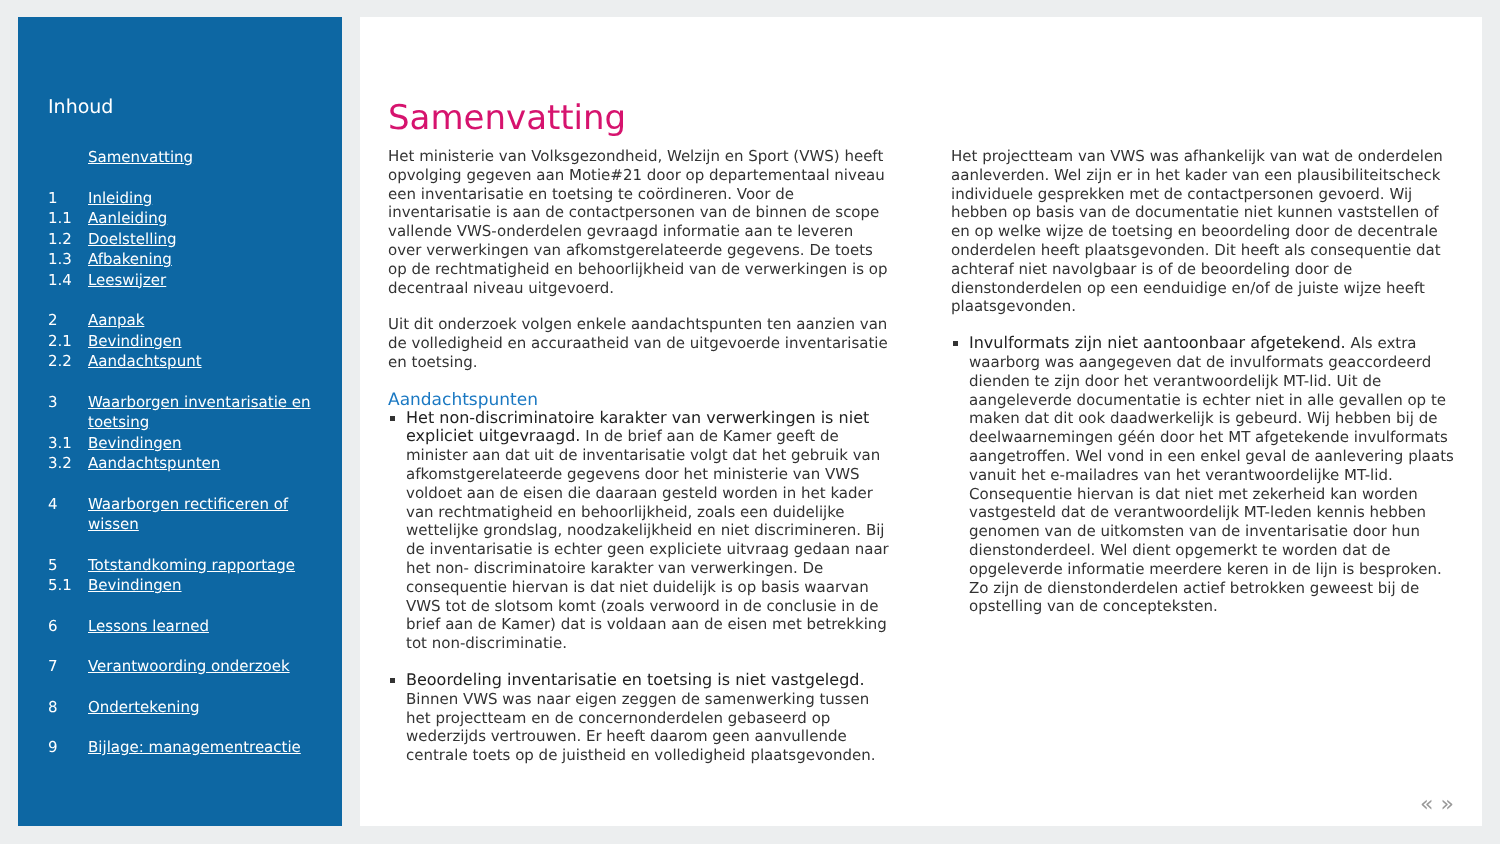Inhoud
Samenvatting
1 Inleiding
1.1 Aanleiding
1.2 Doelstelling
1.3 Afbakening
1.4 Leeswijzer
2 Aanpak
2.1 Bevindingen
2.2 Aandachtspunt
3 Waarborgen inventarisatie en toetsing
3.1 Bevindingen
3.2 Aandachtspunten
4 Waarborgen rectificeren of wissen
5 Totstandkoming rapportage
5.1 Bevindingen
6 Lessons learned
7 Verantwoording onderzoek
8 Ondertekening
9 Bijlage: managementreactie
Samenvatting
Het ministerie van Volksgezondheid, Welzijn en Sport (VWS) heeft opvolging gegeven aan Motie#21 door op departementaal niveau een inventarisatie en toetsing te coördineren. Voor de inventarisatie is aan de contactpersonen van de binnen de scope vallende VWS-onderdelen gevraagd informatie aan te leveren over verwerkingen van afkomstgerelateerde gegevens. De toets op de rechtmatigheid en behoorlijkheid van de verwerkingen is op decentraal niveau uitgevoerd.
Uit dit onderzoek volgen enkele aandachtspunten ten aanzien van de volledigheid en accuraatheid van de uitgevoerde inventarisatie en toetsing.
Aandachtspunten
Het non-discriminatoire karakter van verwerkingen is niet expliciet uitgevraagd. In de brief aan de Kamer geeft de minister aan dat uit de inventarisatie volgt dat het gebruik van afkomstgerelateerde gegevens door het ministerie van VWS voldoet aan de eisen die daaraan gesteld worden in het kader van rechtmatigheid en behoorlijkheid, zoals een duidelijke wettelijke grondslag, noodzakelijkheid en niet discrimineren. Bij de inventarisatie is echter geen expliciete uitvraag gedaan naar het non- discriminatoire karakter van verwerkingen. De consequentie hiervan is dat niet duidelijk is op basis waarvan VWS tot de slotsom komt (zoals verwoord in de conclusie in de brief aan de Kamer) dat is voldaan aan de eisen met betrekking tot non-discriminatie.
Beoordeling inventarisatie en toetsing is niet vastgelegd. Binnen VWS was naar eigen zeggen de samenwerking tussen het projectteam en de concernonderdelen gebaseerd op wederzijds vertrouwen. Er heeft daarom geen aanvullende centrale toets op de juistheid en volledigheid plaatsgevonden.
Het projectteam van VWS was afhankelijk van wat de onderdelen aanleverden. Wel zijn er in het kader van een plausibiliteitscheck individuele gesprekken met de contactpersonen gevoerd. Wij hebben op basis van de documentatie niet kunnen vaststellen of en op welke wijze de toetsing en beoordeling door de decentrale onderdelen heeft plaatsgevonden. Dit heeft als consequentie dat achteraf niet navolgbaar is of de beoordeling door de dienstonderdelen op een eenduidige en/of de juiste wijze heeft plaatsgevonden.
Invulformats zijn niet aantoonbaar afgetekend. Als extra waarborg was aangegeven dat de invulformats geaccordeerd dienden te zijn door het verantwoordelijk MT-lid. Uit de aangeleverde documentatie is echter niet in alle gevallen op te maken dat dit ook daadwerkelijk is gebeurd. Wij hebben bij de deelwaarnemingen géén door het MT afgetekende invulformats aangetroffen. Wel vond in een enkel geval de aanlevering plaats vanuit het e-mailadres van het verantwoordelijke MT-lid. Consequentie hiervan is dat niet met zekerheid kan worden vastgesteld dat de verantwoordelijk MT-leden kennis hebben genomen van de uitkomsten van de inventarisatie door hun dienstonderdeel. Wel dient opgemerkt te worden dat de opgeleverde informatie meerdere keren in de lijn is besproken. Zo zijn de dienstonderdelen actief betrokken geweest bij de opstelling van de concepteksten.
« »